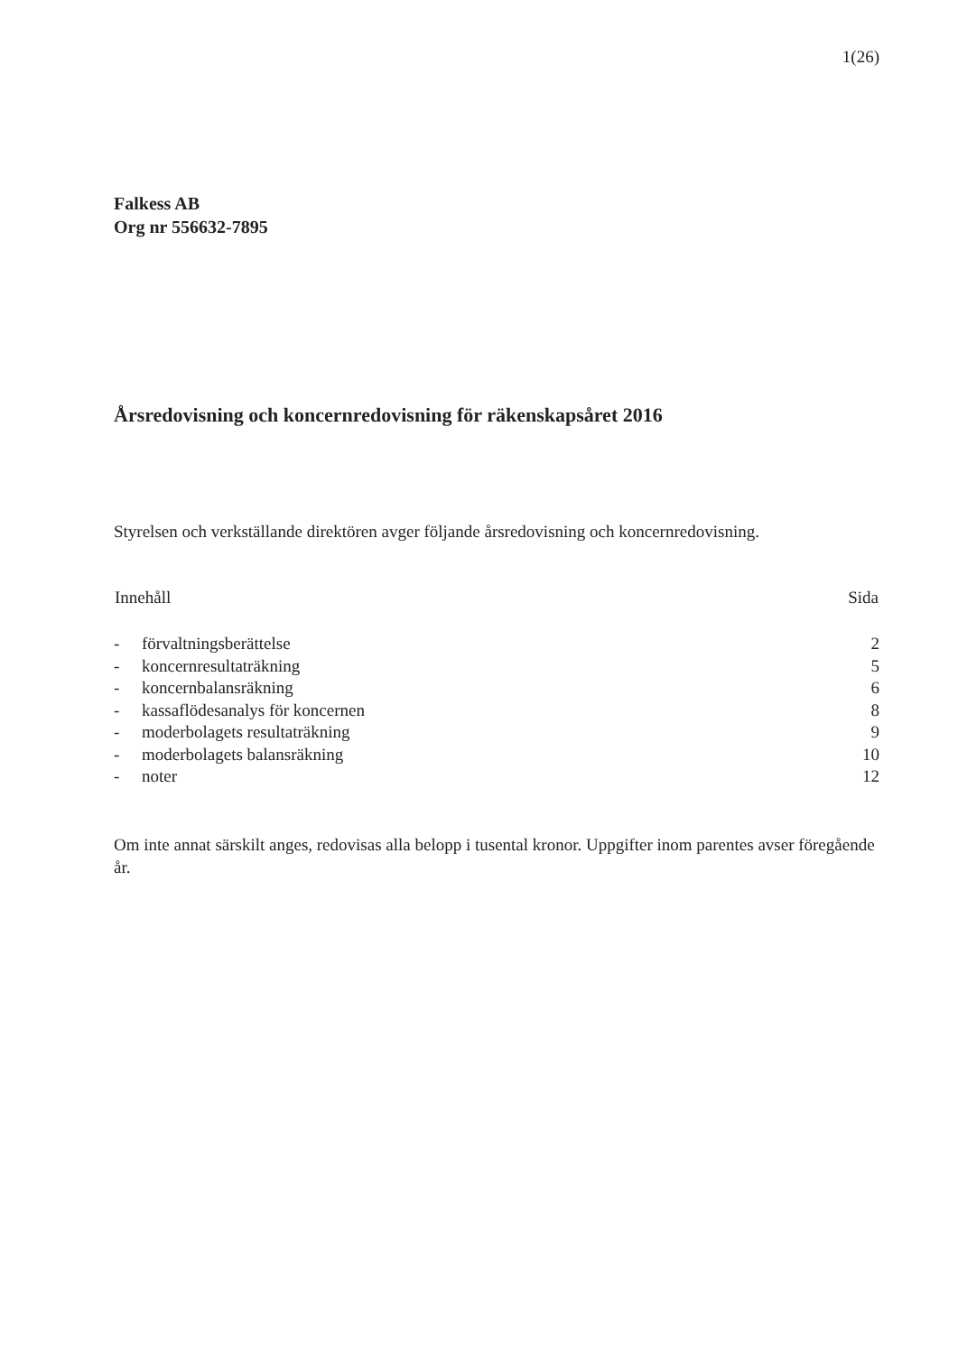1(26)
Falkess AB
Org nr 556632-7895
Årsredovisning och koncernredovisning för räkenskapsåret 2016
Styrelsen och verkställande direktören avger följande årsredovisning och koncernredovisning.
| Innehåll | | Sida |
| --- | --- | --- |
| - | förvaltningsberättelse | 2 |
| - | koncernresultaträkning | 5 |
| - | koncernbalansräkning | 6 |
| - | kassaflödesanalys för koncernen | 8 |
| - | moderbolagets resultaträkning | 9 |
| - | moderbolagets balansräkning | 10 |
| - | noter | 12 |
Om inte annat särskilt anges, redovisas alla belopp i tusental kronor. Uppgifter inom parentes avser föregående år.